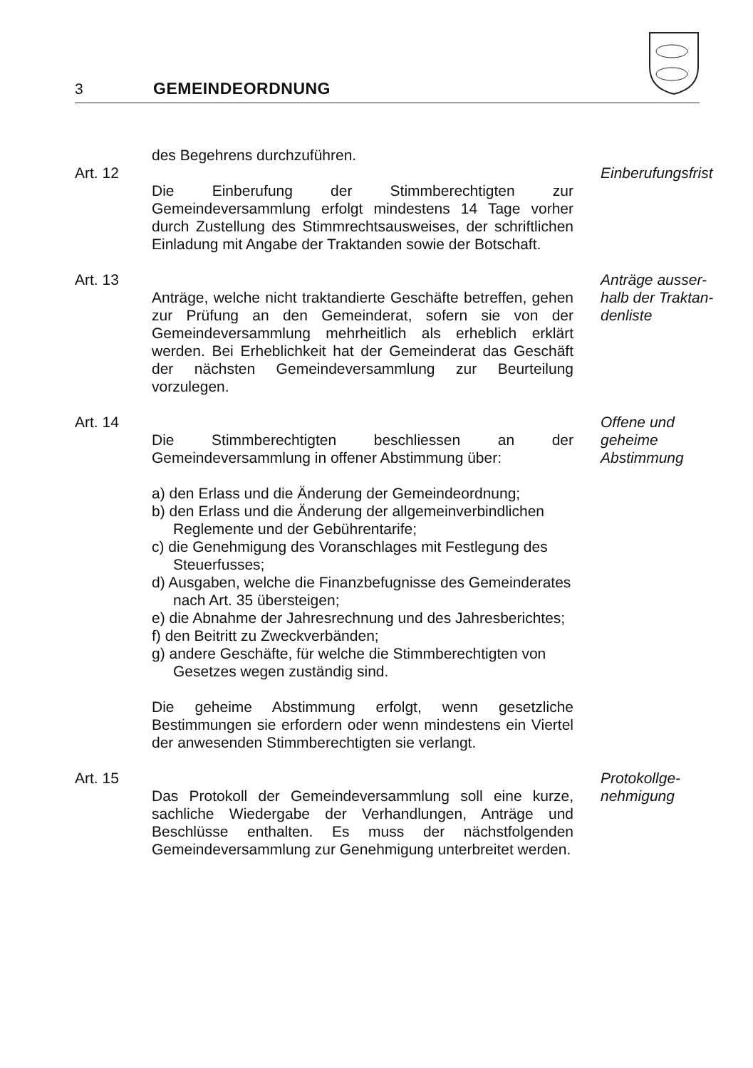3 GEMEINDEORDNUNG
des Begehrens durchzuführen.
Art. 12 Die Einberufung der Stimmberechtigten zur Gemeindeversammlung erfolgt mindestens 14 Tage vorher durch Zustellung des Stimmrechtsausweises, der schriftlichen Einladung mit Angabe der Traktanden sowie der Botschaft.
Einberufungsfrist
Art. 13 Anträge, welche nicht traktandierte Geschäfte betreffen, gehen zur Prüfung an den Gemeinderat, sofern sie von der Gemeindeversammlung mehrheitlich als erheblich erklärt werden. Bei Erheblichkeit hat der Gemeinderat das Geschäft der nächsten Gemeindeversammlung zur Beurteilung vorzulegen.
Anträge ausser-
halb der Traktan-
denliste
Art. 14 Die Stimmberechtigten beschliessen an der Gemeindeversammlung in offener Abstimmung über:
a) den Erlass und die Änderung der Gemeindeordnung;
b) den Erlass und die Änderung der allgemeinverbindlichen Reglemente und der Gebührentarife;
c) die Genehmigung des Voranschlages mit Festlegung des Steuerfusses;
d) Ausgaben, welche die Finanzbefugnisse des Gemeinderates nach Art. 35 übersteigen;
e) die Abnahme der Jahresrechnung und des Jahresberichtes;
f) den Beitritt zu Zweckverbänden;
g) andere Geschäfte, für welche die Stimmberechtigten von Gesetzes wegen zuständig sind.
Die geheime Abstimmung erfolgt, wenn gesetzliche Bestimmungen sie erfordern oder wenn mindestens ein Viertel der anwesenden Stimmberechtigten sie verlangt.
Offene und
geheime
Abstimmung
Art. 15 Das Protokoll der Gemeindeversammlung soll eine kurze, sachliche Wiedergabe der Verhandlungen, Anträge und Beschlüsse enthalten. Es muss der nächstfolgenden Gemeindeversammlung zur Genehmigung unterbreitet werden.
Protokollge-
nehmigung